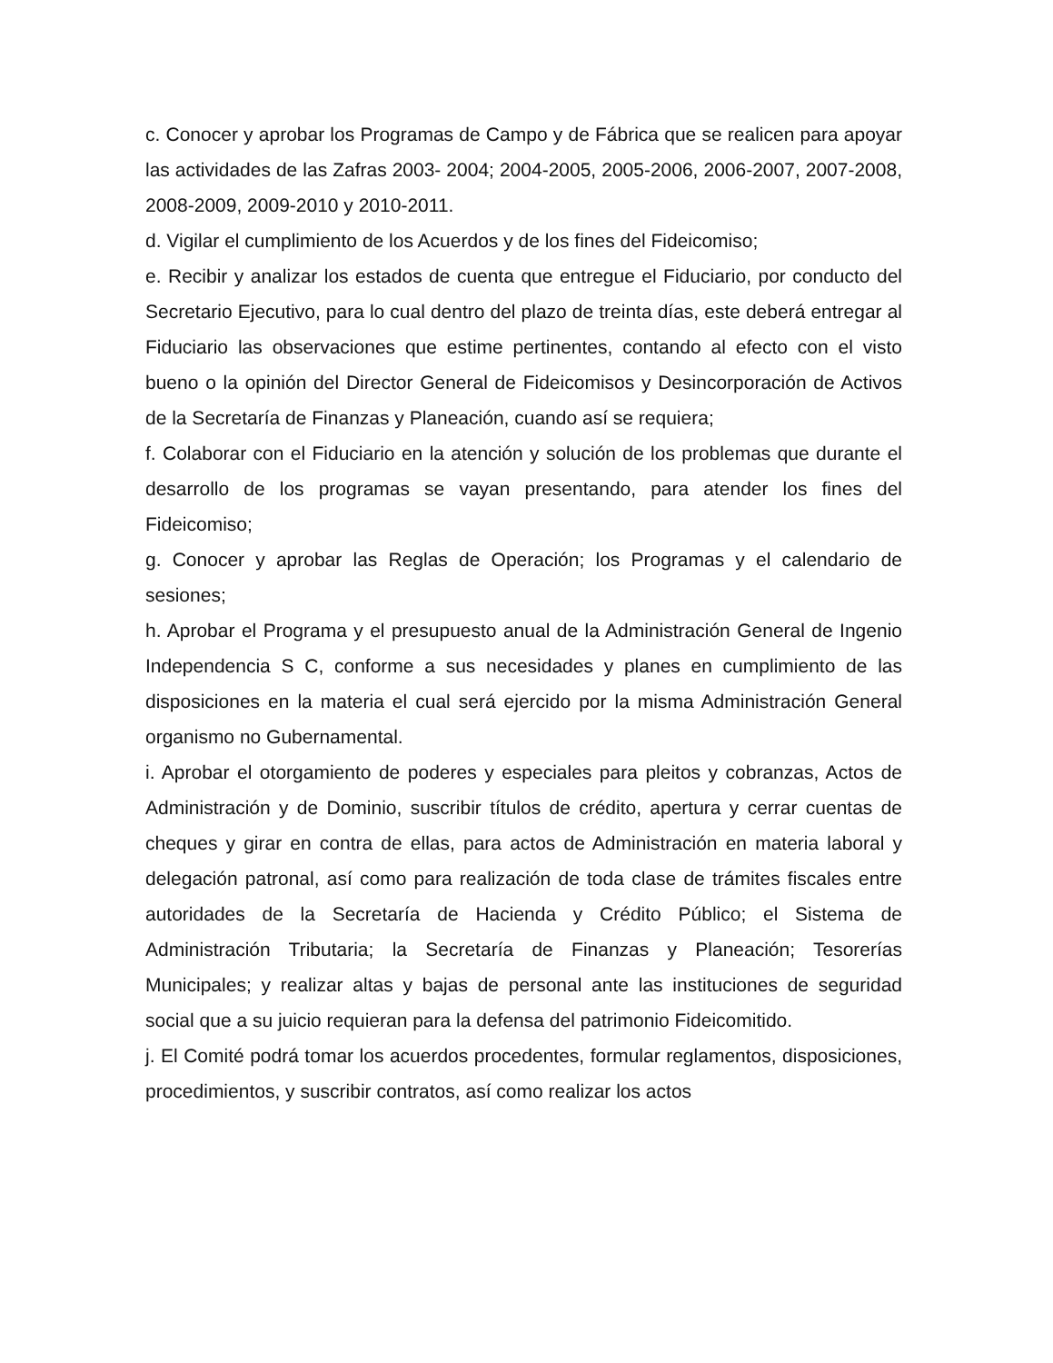c. Conocer y aprobar los Programas de Campo y de Fábrica que se realicen para apoyar las actividades de las Zafras 2003- 2004; 2004-2005, 2005-2006, 2006-2007, 2007-2008, 2008-2009, 2009-2010 y 2010-2011.
d. Vigilar el cumplimiento de los Acuerdos y de los fines del Fideicomiso;
e. Recibir y analizar los estados de cuenta que entregue el Fiduciario, por conducto del Secretario Ejecutivo, para lo cual dentro del plazo de treinta días, este deberá entregar al Fiduciario las observaciones que estime pertinentes, contando al efecto con el visto bueno o la opinión del Director General de Fideicomisos y Desincorporación de Activos de la Secretaría de Finanzas y Planeación, cuando así se requiera;
f. Colaborar con el Fiduciario en la atención y solución de los problemas que durante el desarrollo de los programas se vayan presentando, para atender los fines del Fideicomiso;
g. Conocer y aprobar las Reglas de Operación; los Programas y el calendario de sesiones;
h. Aprobar el Programa y el presupuesto anual de la Administración General de Ingenio Independencia S C, conforme a sus necesidades y planes en cumplimiento de las disposiciones en la materia el cual será ejercido por la misma Administración General organismo no Gubernamental.
i. Aprobar el otorgamiento de poderes y especiales para pleitos y cobranzas, Actos de Administración y de Dominio, suscribir títulos de crédito, apertura y cerrar cuentas de cheques y girar en contra de ellas, para actos de Administración en materia laboral y delegación patronal, así como para realización de toda clase de trámites fiscales entre autoridades de la Secretaría de Hacienda y Crédito Público; el Sistema de Administración Tributaria; la Secretaría de Finanzas y Planeación; Tesorerías Municipales; y realizar altas y bajas de personal ante las instituciones de seguridad social que a su juicio requieran para la defensa del patrimonio Fideicomitido.
j. El Comité podrá tomar los acuerdos procedentes, formular reglamentos, disposiciones, procedimientos, y suscribir contratos, así como realizar los actos